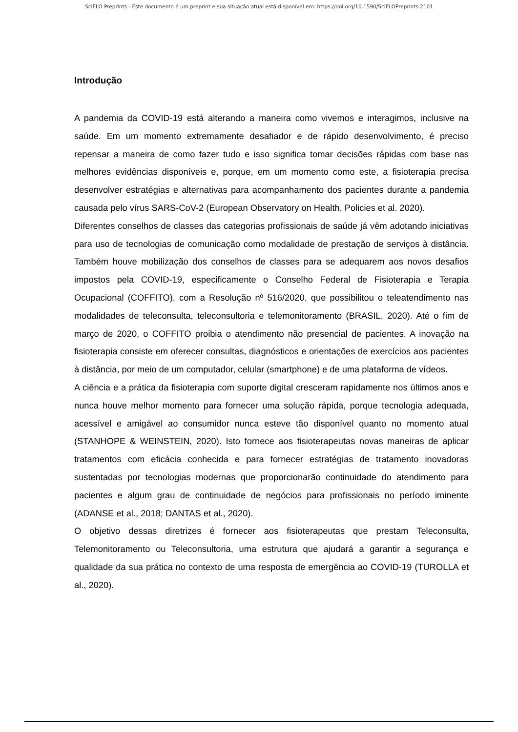SciELO Preprints - Este documento é um preprint e sua situação atual está disponível em: https://doi.org/10.1590/SciELOPreprints.2101
Introdução
A pandemia da COVID-19 está alterando a maneira como vivemos e interagimos, inclusive na saúde. Em um momento extremamente desafiador e de rápido desenvolvimento, é preciso repensar a maneira de como fazer tudo e isso significa tomar decisões rápidas com base nas melhores evidências disponíveis e, porque, em um momento como este, a fisioterapia precisa desenvolver estratégias e alternativas para acompanhamento dos pacientes durante a pandemia causada pelo vírus SARS-CoV-2 (European Observatory on Health, Policies et al. 2020).
Diferentes conselhos de classes das categorias profissionais de saúde já vêm adotando iniciativas para uso de tecnologias de comunicação como modalidade de prestação de serviços à distância. Também houve mobilização dos conselhos de classes para se adequarem aos novos desafios impostos pela COVID-19, especificamente o Conselho Federal de Fisioterapia e Terapia Ocupacional (COFFITO), com a Resolução nº 516/2020, que possibilitou o teleatendimento nas modalidades de teleconsulta, teleconsultoria e telemonitoramento (BRASIL, 2020). Até o fim de março de 2020, o COFFITO proibia o atendimento não presencial de pacientes. A inovação na fisioterapia consiste em oferecer consultas, diagnósticos e orientações de exercícios aos pacientes à distância, por meio de um computador, celular (smartphone) e de uma plataforma de vídeos.
A ciência e a prática da fisioterapia com suporte digital cresceram rapidamente nos últimos anos e nunca houve melhor momento para fornecer uma solução rápida, porque tecnologia adequada, acessível e amigável ao consumidor nunca esteve tão disponível quanto no momento atual (STANHOPE & WEINSTEIN, 2020). Isto fornece aos fisioterapeutas novas maneiras de aplicar tratamentos com eficácia conhecida e para fornecer estratégias de tratamento inovadoras sustentadas por tecnologias modernas que proporcionarão continuidade do atendimento para pacientes e algum grau de continuidade de negócios para profissionais no período iminente (ADANSE et al., 2018; DANTAS et al., 2020).
O objetivo dessas diretrizes é fornecer aos fisioterapeutas que prestam Teleconsulta, Telemonitoramento ou Teleconsultoria, uma estrutura que ajudará a garantir a segurança e qualidade da sua prática no contexto de uma resposta de emergência ao COVID-19 (TUROLLA et al., 2020).